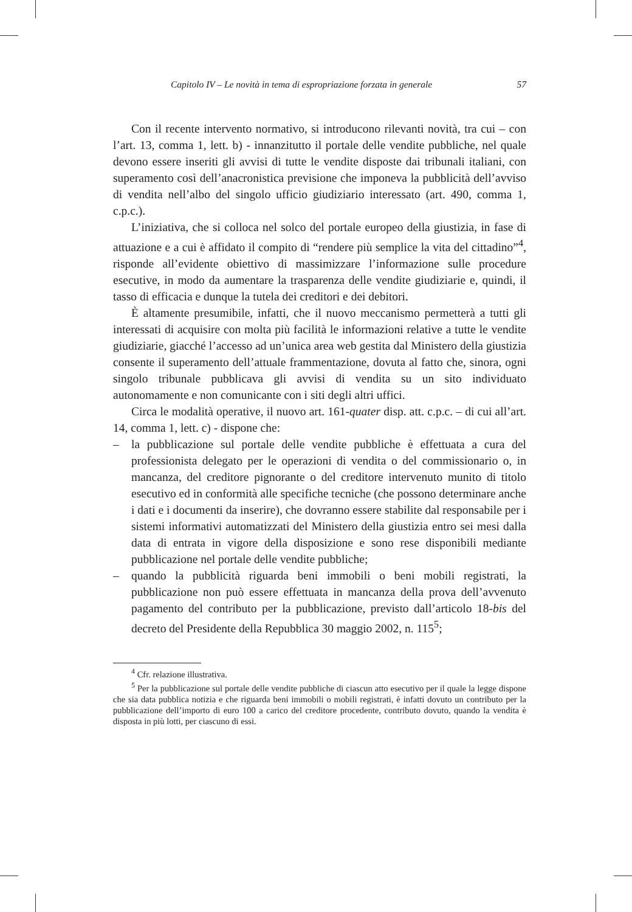Capitolo IV – Le novità in tema di espropriazione forzata in generale 57
Con il recente intervento normativo, si introducono rilevanti novità, tra cui – con l’art. 13, comma 1, lett. b) - innanzitutto il portale delle vendite pubbliche, nel quale devono essere inseriti gli avvisi di tutte le vendite disposte dai tribunali italiani, con superamento così dell’anacronistica previsione che imponeva la pubblicità dell’avviso di vendita nell’albo del singolo ufficio giudiziario interessato (art. 490, comma 1, c.p.c.).
L’iniziativa, che si colloca nel solco del portale europeo della giustizia, in fase di attuazione e a cui è affidato il compito di “rendere più semplice la vita del cittadino”<sup>4</sup>, risponde all’evidente obiettivo di massimizzare l’informazione sulle procedure esecutive, in modo da aumentare la trasparenza delle vendite giudiziarie e, quindi, il tasso di efficacia e dunque la tutela dei creditori e dei debitori.
È altamente presumibile, infatti, che il nuovo meccanismo permetterà a tutti gli interessati di acquisire con molta più facilità le informazioni relative a tutte le vendite giudiziarie, giacché l’accesso ad un’unica area web gestita dal Ministero della giustizia consente il superamento dell’attuale frammentazione, dovuta al fatto che, sinora, ogni singolo tribunale pubblicava gli avvisi di vendita su un sito individuato autonomamente e non comunicante con i siti degli altri uffici.
Circa le modalità operative, il nuovo art. 161-quater disp. att. c.p.c. – di cui all’art. 14, comma 1, lett. c) - dispone che:
– la pubblicazione sul portale delle vendite pubbliche è effettuata a cura del professionista delegato per le operazioni di vendita o del commissionario o, in mancanza, del creditore pignorante o del creditore intervenuto munito di titolo esecutivo ed in conformità alle specifiche tecniche (che possono determinare anche i dati e i documenti da inserire), che dovranno essere stabilite dal responsabile per i sistemi informativi automatizzati del Ministero della giustizia entro sei mesi dalla data di entrata in vigore della disposizione e sono rese disponibili mediante pubblicazione nel portale delle vendite pubbliche;
– quando la pubblicità riguarda beni immobili o beni mobili registrati, la pubblicazione non può essere effettuata in mancanza della prova dell’avvenuto pagamento del contributo per la pubblicazione, previsto dall’articolo 18-bis del decreto del Presidente della Repubblica 30 maggio 2002, n. 115<sup>5</sup>;
<sup>4</sup> Cfr. relazione illustrativa.
<sup>5</sup> Per la pubblicazione sul portale delle vendite pubbliche di ciascun atto esecutivo per il quale la legge dispone che sia data pubblica notizia e che riguarda beni immobili o mobili registrati, è infatti dovuto un contributo per la pubblicazione dell’importo di euro 100 a carico del creditore procedente, contributo dovuto, quando la vendita è disposta in più lotti, per ciascuno di essi.